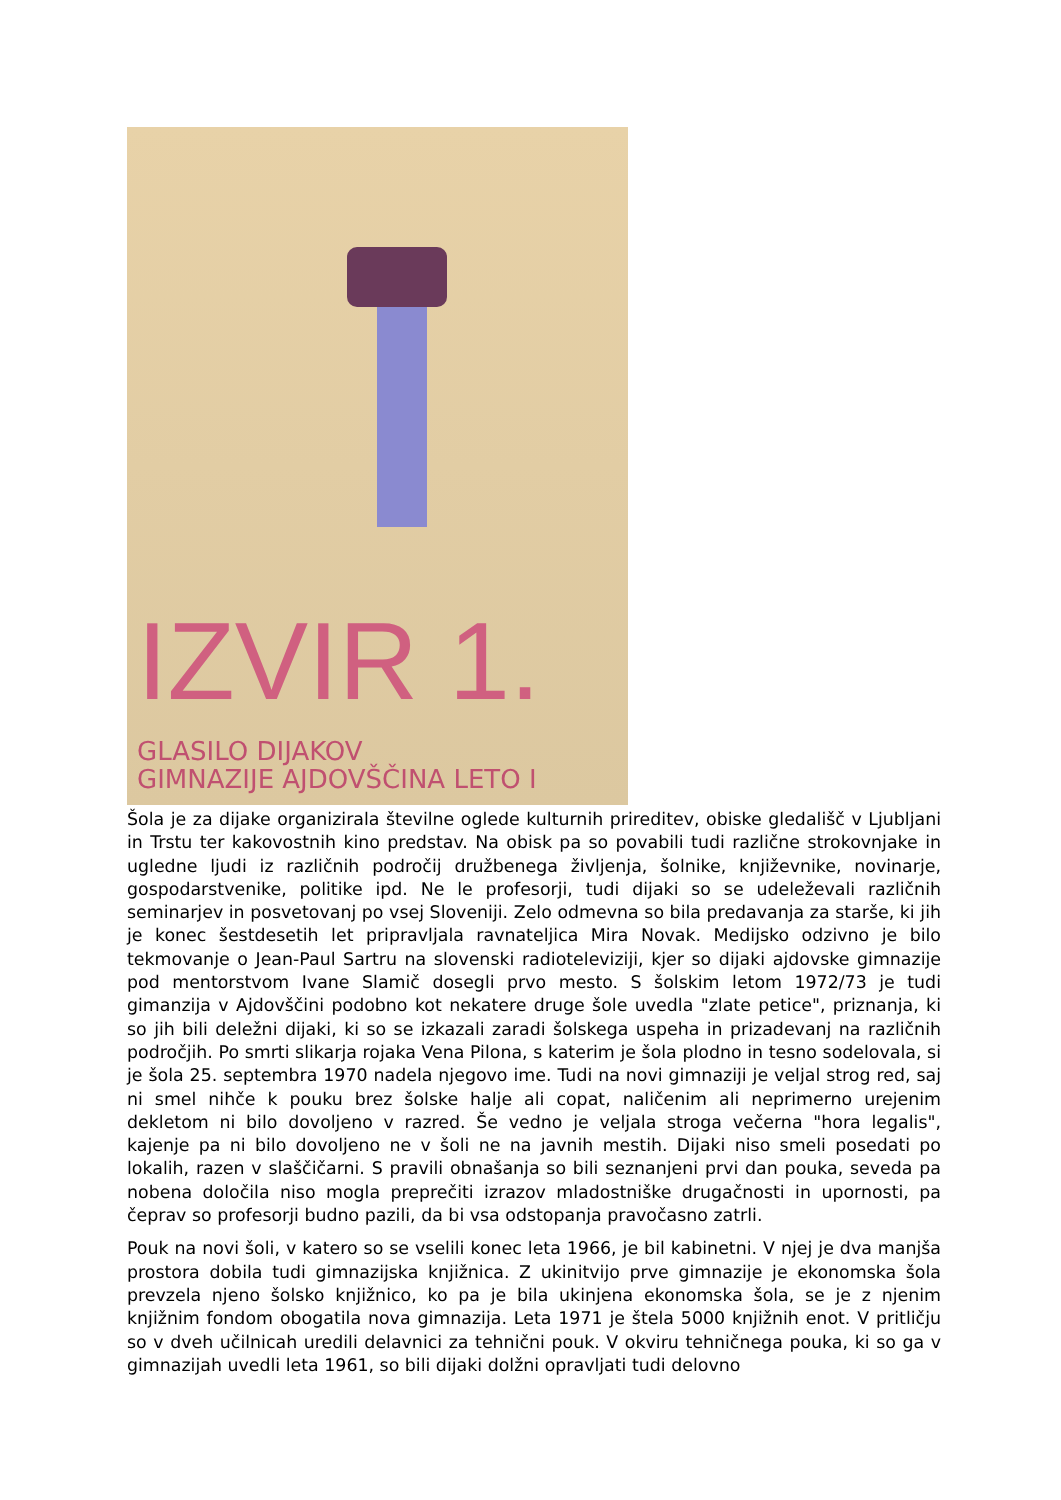IZVIR 1.
GLASILO DIJAKOV
GIMNAZIJE AJDOVŠČINA LETO I
Šola je za dijake organizirala številne oglede kulturnih prireditev, obiske gledališč v Ljubljani in Trstu ter kakovostnih kino predstav. Na obisk pa so povabili tudi različne strokovnjake in ugledne ljudi iz različnih področij družbenega življenja, šolnike, književnike, novinarje, gospodarstvenike, politike ipd. Ne le profesorji, tudi dijaki so se udeleževali različnih seminarjev in posvetovanj po vsej Sloveniji. Zelo odmevna so bila predavanja za starše, ki jih je konec šestdesetih let pripravljala ravnateljica Mira Novak. Medijsko odzivno je bilo tekmovanje o Jean-Paul Sartru na slovenski radioteleviziji, kjer so dijaki ajdovske gimnazije pod mentorstvom Ivane Slamič dosegli prvo mesto. S šolskim letom 1972/73 je tudi gimanzija v Ajdovščini podobno kot nekatere druge šole uvedla "zlate petice", priznanja, ki so jih bili deležni dijaki, ki so se izkazali zaradi šolskega uspeha in prizadevanj na različnih področjih. Po smrti slikarja rojaka Vena Pilona, s katerim je šola plodno in tesno sodelovala, si je šola 25. septembra 1970 nadela njegovo ime. Tudi na novi gimnaziji je veljal strog red, saj ni smel nihče k pouku brez šolske halje ali copat, naličenim ali neprimerno urejenim dekletom ni bilo dovoljeno v razred. Še vedno je veljala stroga večerna "hora legalis", kajenje pa ni bilo dovoljeno ne v šoli ne na javnih mestih. Dijaki niso smeli posedati po lokalih, razen v slaščičarni. S pravili obnašanja so bili seznanjeni prvi dan pouka, seveda pa nobena določila niso mogla preprečiti izrazov mladostniške drugačnosti in upornosti, pa čeprav so profesorji budno pazili, da bi vsa odstopanja pravočasno zatrli.
Pouk na novi šoli, v katero so se vselili konec leta 1966, je bil kabinetni. V njej je dva manjša prostora dobila tudi gimnazijska knjižnica. Z ukinitvijo prve gimnazije je ekonomska šola prevzela njeno šolsko knjižnico, ko pa je bila ukinjena ekonomska šola, se je z njenim knjižnim fondom obogatila nova gimnazija. Leta 1971 je štela 5000 knjižnih enot. V pritličju so v dveh učilnicah uredili delavnici za tehnični pouk. V okviru tehničnega pouka, ki so ga v gimnazijah uvedli leta 1961, so bili dijaki dolžni opravljati tudi delovno